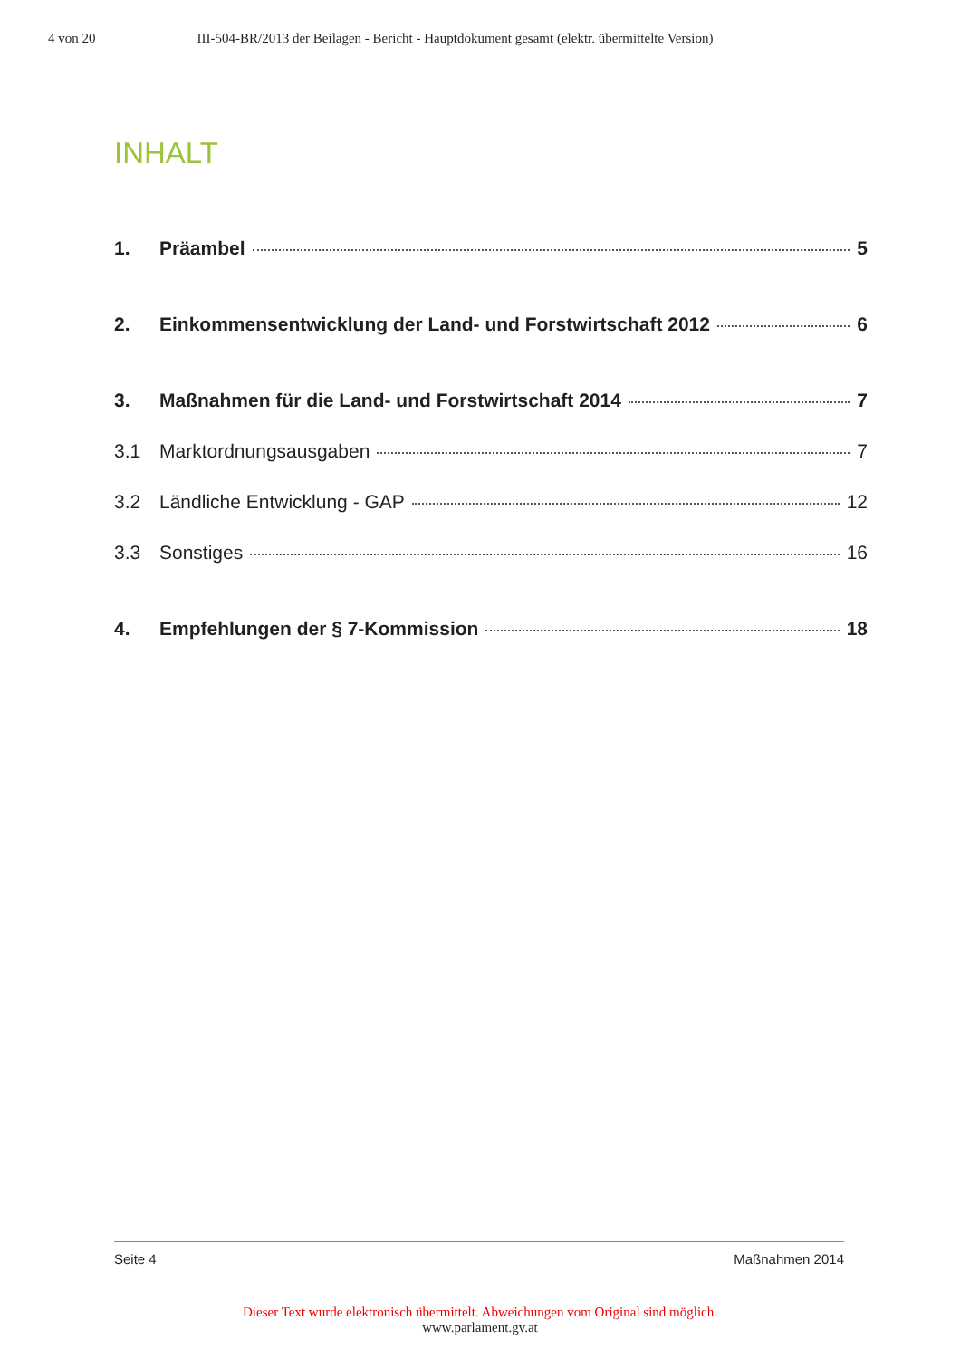4 von 20 III-504-BR/2013 der Beilagen - Bericht - Hauptdokument gesamt (elektr. übermittelte Version)
INHALT
1. Präambel 5
2. Einkommensentwicklung der Land- und Forstwirtschaft 2012 6
3. Maßnahmen für die Land- und Forstwirtschaft 2014 7
3.1 Marktordnungsausgaben 7
3.2 Ländliche Entwicklung - GAP 12
3.3 Sonstiges 16
4. Empfehlungen der § 7-Kommission 18
Seite 4 Maßnahmen 2014
Dieser Text wurde elektronisch übermittelt. Abweichungen vom Original sind möglich.
www.parlament.gv.at